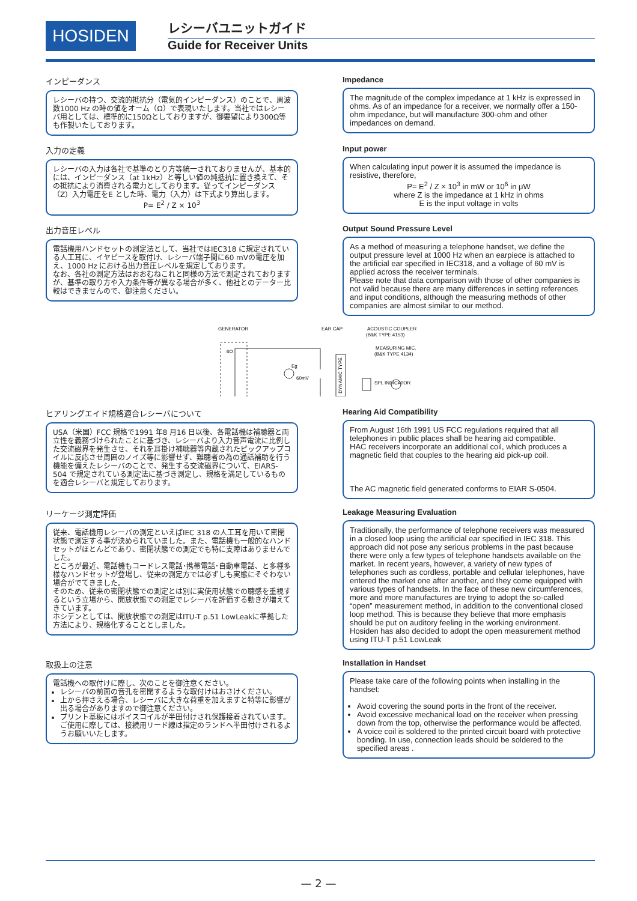HOSIDEN レシーバユニットガイド
Guide for Receiver Units
インピーダンス
レシーバの持つ、交流的抵抗分（電気的インピーダンス）のことで、周波数1000 Hz の時の値をオーム（Ω）で表現いたします。当社ではレシーバ用としては、標準的に150Ωとしておりますが、御要望により300Ω等も作製いたしております。
Impedance
The magnitude of the complex impedance at 1 kHz is expressed in ohms. As of an impedance for a receiver, we normally offer a 150-ohm impedance, but will manufacture 300-ohm and other impedances on demand.
入力の定義
レシーバの入力は各社で基準のとり方等統一されておりませんが、基本的には、インピーダンス（at 1kHz）と等しい値の純抵抗に置き換えて、その抵抗により消費される電力としております。従ってインピーダンス（Z）入力電圧をE とした時、電力（入力）は下式より算出します。
P= E<sup>2</sup> / Z × 10<sup>3</sup>
Input power
When calculating input power it is assumed the impedance is resistive, therefore,
P= E<sup>2</sup> / Z × 10<sup>3</sup> in mW or 10<sup>6</sup> in μW
where Z is the impedance at 1 kHz in ohms
E is the input voltage in volts
出力音圧レベル
電話機用ハンドセットの測定法として、当社ではIEC318 に規定されている人工耳に、イヤピースを取付け、レシーバ端子間に60 mVの電圧を加え、1000 Hz における出力音圧レベルを規定しております。
なお、各社の測定方法はおおむねこれと同様の方法で測定されておりますが、基準の取り方や入力条件等が異なる場合が多く、他社とのデーター比較はできませんので、御注意ください。
Output Sound Pressure Level
As a method of measuring a telephone handset, we define the output pressure level at 1000 Hz when an earpiece is attached to the artificial ear specified in IEC318, and a voltage of 60 mV is applied across the receiver terminals.
Please note that data comparison with those of other companies is not valid because there are many differences in setting references and input conditions, although the measuring methods of other companies are almost similar to our method.
GENERATOR
EAR CAP
ACOUSTIC COUPLER
(B&K TYPE 4153)
MEASURING MIC.
(B&K TYPE 4134)
6Ω
Eg
60mV
SPL INDICATOR
DYNAMIC TYPE
ヒアリングエイド規格適合レシーバについて
USA（米国）FCC 規格で1991 年8 月16 日以後、各電話機は補聴器と両立性を義務づけられたことに基づき、レシーバより入力音声電流に比例した交流磁界を発生させ、それを耳掛け補聴器等内蔵されたピックアップコイルに反応させ周囲のノイズ等に影響せず、難聴者の為の通話補助を行う機能を備えたレシーバのことで、発生する交流磁界について、EIARS-504 で規定されている測定法に基づき測定し、規格を満足しているものを適合レシーバと規定しております。
Hearing Aid Compatibility
From August 16th 1991 US FCC regulations required that all telephones in public places shall be hearing aid compatible.
HAC receivers incorporate an additional coil, which produces a magnetic field that couples to the hearing aid pick-up coil.
The AC magnetic field generated conforms to EIAR S-0504.
リーケージ測定評価
従来、電話機用レシーバの測定といえばIEC 318 の人工耳を用いて密閉状態で測定する事が決められていました。また、電話機も一般的なハンドセットがほとんどであり、密閉状態での測定でも特に支障はありませんでした。
ところが最近、電話機もコードレス電話･携帯電話･自動車電話、と多種多様なハンドセットが登場し、従来の測定方では必ずしも実態にそぐわない場合がでてきました。
そのため、従来の密閉状態での測定とは別に実使用状態での聴感を重視するという立場から、開放状態での測定でレシーバを評価する動きが増えてきています。
ホシデンとしては、開放状態での測定はITU-T p.51 LowLeakに準拠した方法により、規格化することとしました。
Leakage Measuring Evaluation
Traditionally, the performance of telephone receivers was measured in a closed loop using the artificial ear specified in IEC 318. This approach did not pose any serious problems in the past because there were only a few types of telephone handsets available on the market. In recent years, however, a variety of new types of telephones such as cordless, portable and cellular telephones, have entered the market one after another, and they come equipped with various types of handsets. In the face of these new circumferences, more and more manufactures are trying to adopt the so-called “open” measurement method, in addition to the conventional closed loop method. This is because they believe that more emphasis should be put on auditory feeling in the working environment. Hosiden has also decided to adopt the open measurement method using ITU-T p.51 LowLeak
取扱上の注意
電話機への取付けに際し、次のことを御注意ください。
レシーバの前面の音孔を密閉するような取付けはおさけください。
上から押さえる場合、レシーバに大きな荷重を加えますと特等に影響が出る場合がありますので御注意ください。
プリント基板にはボイスコイルが半田付けされ保護接着されています。
ご使用に際しては、接続用リード線は指定のランドへ半田付けされるようお願いいたします。
Installation in Handset
Please take care of the following points when installing in the handset:
Avoid covering the sound ports in the front of the receiver.
Avoid excessive mechanical load on the receiver when pressing down from the top, otherwise the performance would be affected.
A voice coil is soldered to the printed circuit board with protective bonding. In use, connection leads should be soldered to the specified areas .
— 2 —